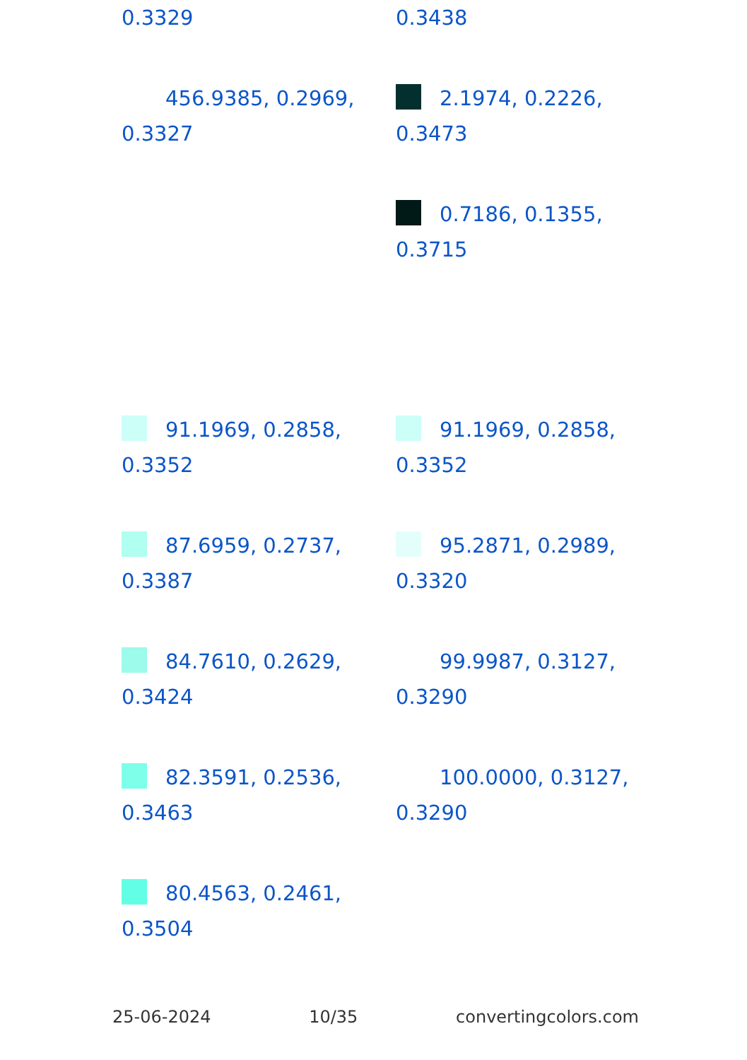0.3329 0.3438
456.9385, 0.2969, 0.3327
2.1974, 0.2226, 0.3473
0.7186, 0.1355, 0.3715
91.1969, 0.2858, 0.3352
91.1969, 0.2858, 0.3352
87.6959, 0.2737, 0.3387
95.2871, 0.2989, 0.3320
84.7610, 0.2629, 0.3424
99.9987, 0.3127, 0.3290
82.3591, 0.2536, 0.3463
100.0000, 0.3127, 0.3290
80.4563, 0.2461, 0.3504
25-06-2024 10/35 convertingcolors.com